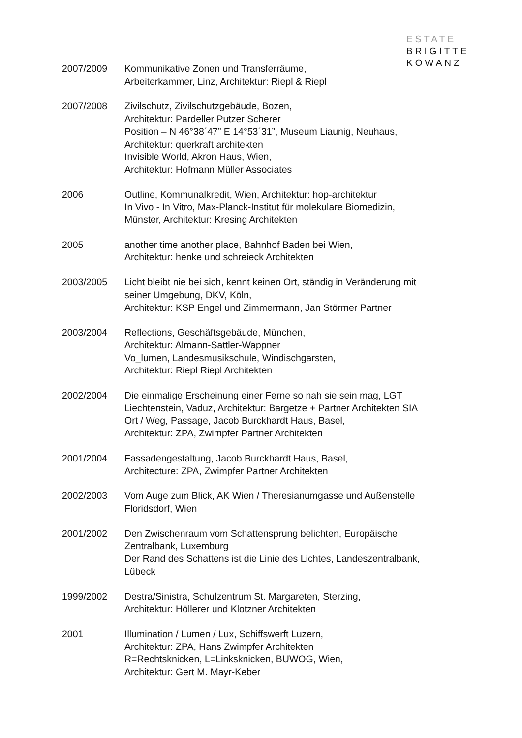ESTATE
BRIGITTE
KOWANZ
2007/2009 Kommunikative Zonen und Transferräume,
Arbeiterkammer, Linz, Architektur: Riepl & Riepl
2007/2008 Zivilschutz, Zivilschutzgebäude, Bozen,
Architektur: Pardeller Putzer Scherer
Position – N 46°38´47” E 14°53´31”, Museum Liaunig, Neuhaus,
Architektur: querkraft architekten
Invisible World, Akron Haus, Wien,
Architektur: Hofmann Müller Associates
2006 Outline, Kommunalkredit, Wien, Architektur: hop-architektur
In Vivo - In Vitro, Max-Planck-Institut für molekulare Biomedizin,
Münster, Architektur: Kresing Architekten
2005 another time another place, Bahnhof Baden bei Wien,
Architektur: henke und schreieck Architekten
2003/2005 Licht bleibt nie bei sich, kennt keinen Ort, ständig in Veränderung mit
seiner Umgebung, DKV, Köln,
Architektur: KSP Engel und Zimmermann, Jan Störmer Partner
2003/2004 Reflections, Geschäftsgebäude, München,
Architektur: Almann-Sattler-Wappner
Vo_lumen, Landesmusikschule, Windischgarsten,
Architektur: Riepl Riepl Architekten
2002/2004 Die einmalige Erscheinung einer Ferne so nah sie sein mag, LGT
Liechtenstein, Vaduz, Architektur: Bargetze + Partner Architekten SIA
Ort / Weg, Passage, Jacob Burckhardt Haus, Basel,
Architektur: ZPA, Zwimpfer Partner Architekten
2001/2004 Fassadengestaltung, Jacob Burckhardt Haus, Basel,
Architecture: ZPA, Zwimpfer Partner Architekten
2002/2003 Vom Auge zum Blick, AK Wien / Theresianumgasse und Außenstelle
Floridsdorf, Wien
2001/2002 Den Zwischenraum vom Schattensprung belichten, Europäische
Zentralbank, Luxemburg
Der Rand des Schattens ist die Linie des Lichtes, Landeszentralbank,
Lübeck
1999/2002 Destra/Sinistra, Schulzentrum St. Margareten, Sterzing,
Architektur: Höllerer und Klotzner Architekten
2001 Illumination / Lumen / Lux, Schiffswerft Luzern,
Architektur: ZPA, Hans Zwimpfer Architekten
R=Rechtsknicken, L=Linksknicken, BUWOG, Wien,
Architektur: Gert M. Mayr-Keber